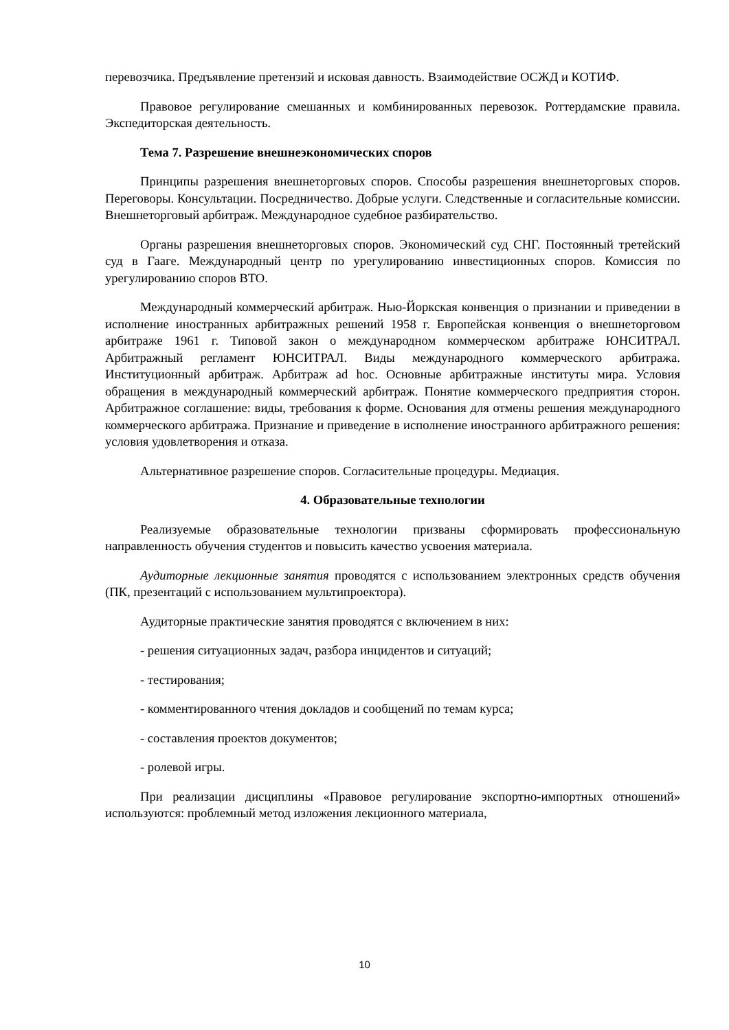перевозчика. Предъявление претензий и исковая давность. Взаимодействие ОСЖД и КОТИФ.
Правовое регулирование смешанных и комбинированных перевозок. Роттердамские правила. Экспедиторская деятельность.
Тема 7. Разрешение внешнеэкономических споров
Принципы разрешения внешнеторговых споров. Способы разрешения внешнеторговых споров. Переговоры. Консультации. Посредничество. Добрые услуги. Следственные и согласительные комиссии. Внешнеторговый арбитраж. Международное судебное разбирательство.
Органы разрешения внешнеторговых споров. Экономический суд СНГ. Постоянный третейский суд в Гааге. Международный центр по урегулированию инвестиционных споров. Комиссия по урегулированию споров ВТО.
Международный коммерческий арбитраж. Нью-Йоркская конвенция о признании и приведении в исполнение иностранных арбитражных решений 1958 г. Европейская конвенция о внешнеторговом арбитраже 1961 г. Типовой закон о международном коммерческом арбитраже ЮНСИТРАЛ. Арбитражный регламент ЮНСИТРАЛ. Виды международного коммерческого арбитража. Институционный арбитраж. Арбитраж ad hoc. Основные арбитражные институты мира. Условия обращения в международный коммерческий арбитраж. Понятие коммерческого предприятия сторон. Арбитражное соглашение: виды, требования к форме. Основания для отмены решения международного коммерческого арбитража. Признание и приведение в исполнение иностранного арбитражного решения: условия удовлетворения и отказа.
Альтернативное разрешение споров. Согласительные процедуры. Медиация.
4. Образовательные технологии
Реализуемые образовательные технологии призваны сформировать профессиональную направленность обучения студентов и повысить качество усвоения материала.
Аудиторные лекционные занятия проводятся с использованием электронных средств обучения (ПК, презентаций с использованием мультипроектора).
Аудиторные практические занятия проводятся с включением в них:
- решения ситуационных задач, разбора инцидентов и ситуаций;
- тестирования;
- комментированного чтения докладов и сообщений по темам курса;
- составления проектов документов;
- ролевой игры.
При реализации дисциплины «Правовое регулирование экспортно-импортных отношений» используются: проблемный метод изложения лекционного материала,
10